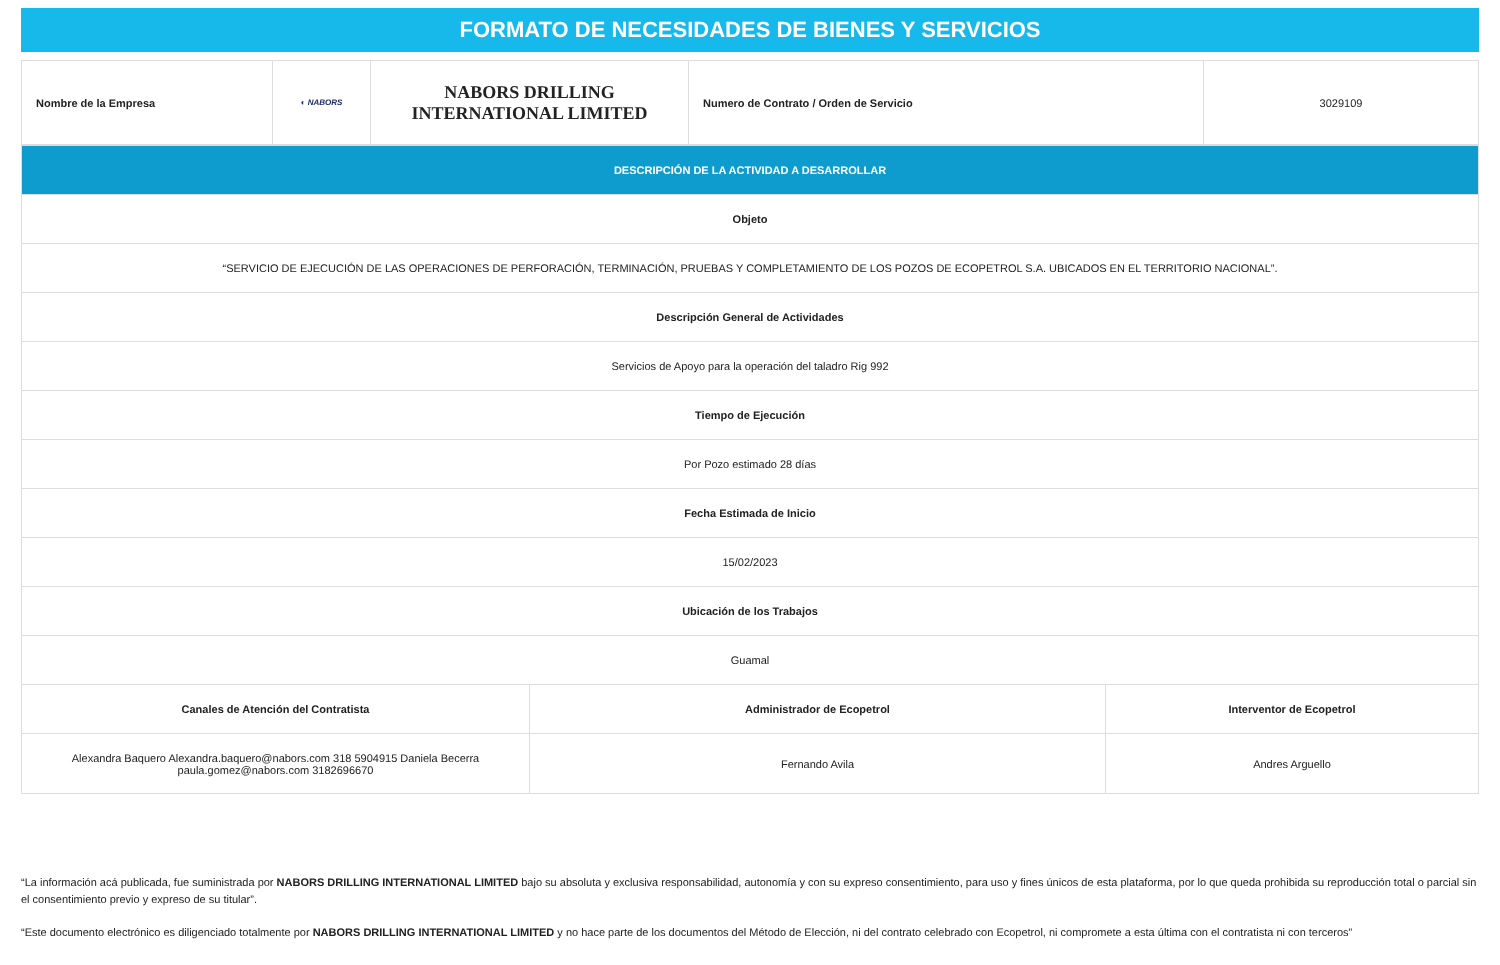FORMATO DE NECESIDADES DE BIENES Y SERVICIOS
| Nombre de la Empresa | ◐ NABORS | NABORS DRILLING INTERNATIONAL LIMITED | Numero de Contrato / Orden de Servicio | 3029109 |
| DESCRIPCIÓN DE LA ACTIVIDAD A DESARROLLAR | | |
| --- | --- | --- |
| Objeto | | |
| “SERVICIO DE EJECUCIÓN DE LAS OPERACIONES DE PERFORACIÓN, TERMINACIÓN, PRUEBAS Y COMPLETAMIENTO DE LOS POZOS DE ECOPETROL S.A. UBICADOS EN EL TERRITORIO NACIONAL”. | | |
| Descripción General de Actividades | | |
| Servicios de Apoyo para la operación del taladro Rig 992 | | |
| Tiempo de Ejecución | | |
| Por Pozo estimado 28 días | | |
| Fecha Estimada de Inicio | | |
| 15/02/2023 | | |
| Ubicación de los Trabajos | | |
| Guamal | | |
| Canales de Atención del Contratista | Administrador de Ecopetrol | Interventor de Ecopetrol |
| Alexandra Baquero Alexandra.baquero@nabors.com 318 5904915 Daniela Becerra paula.gomez@nabors.com 3182696670 | Fernando Avila | Andres Arguello |
“La información acá publicada, fue suministrada por NABORS DRILLING INTERNATIONAL LIMITED bajo su absoluta y exclusiva responsabilidad, autonomía y con su expreso consentimiento, para uso y fines únicos de esta plataforma, por lo que queda prohibida su reproducción total o parcial sin el consentimiento previo y expreso de su titular”.
“Este documento electrónico es diligenciado totalmente por NABORS DRILLING INTERNATIONAL LIMITED y no hace parte de los documentos del Método de Elección, ni del contrato celebrado con Ecopetrol, ni compromete a esta última con el contratista ni con terceros”